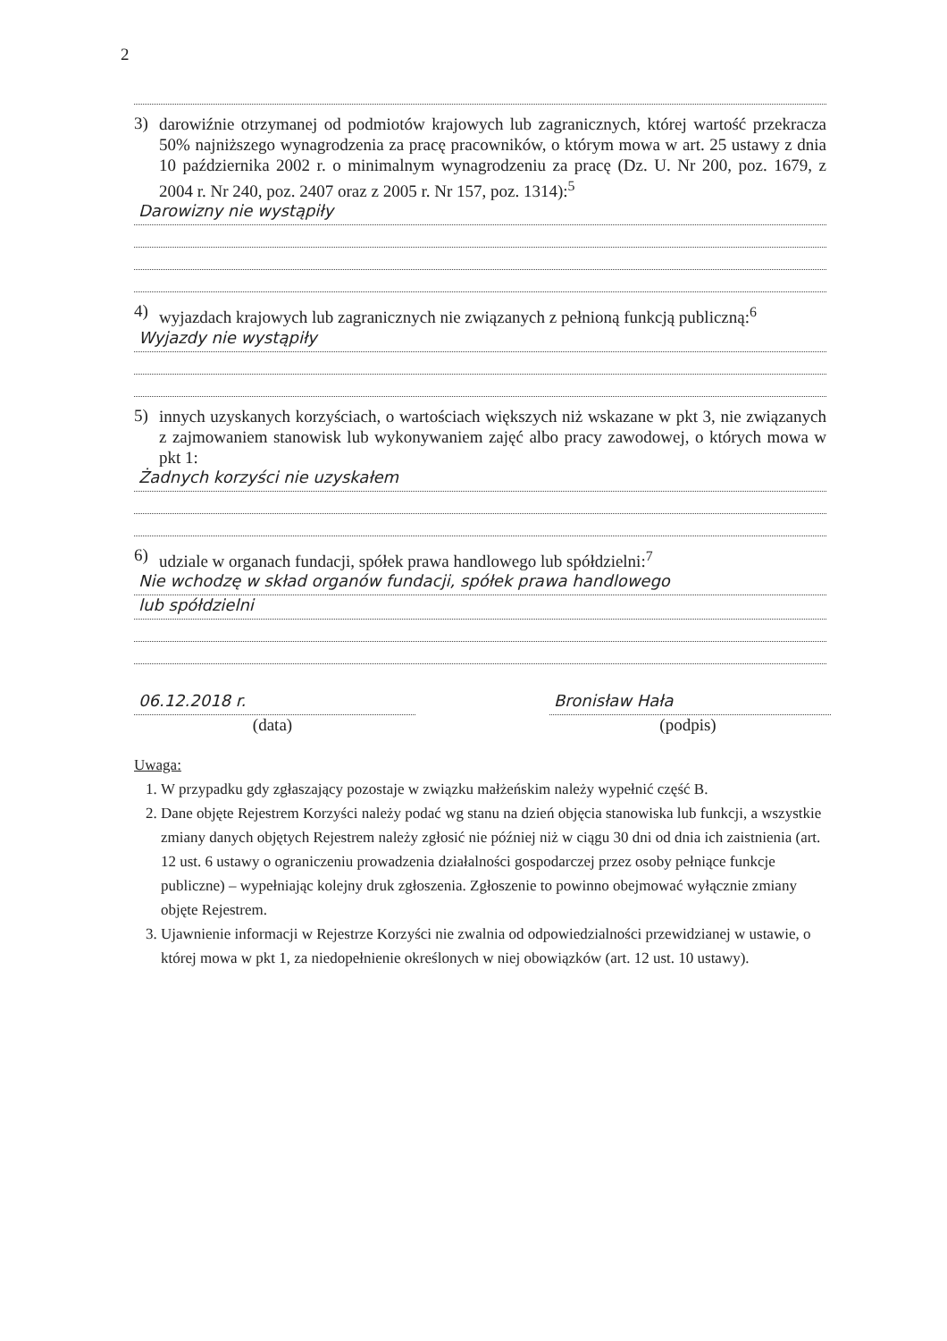2
3) darowiźnie otrzymanej od podmiotów krajowych lub zagranicznych, której wartość przekracza 50% najniższego wynagrodzenia za pracę pracowników, o którym mowa w art. 25 ustawy z dnia 10 października 2002 r. o minimalnym wynagrodzeniu za pracę (Dz. U. Nr 200, poz. 1679, z 2004 r. Nr 240, poz. 2407 oraz z 2005 r. Nr 157, poz. 1314):<sup>5</sup>
Darowizny nie wystąpiły
4) wyjazdach krajowych lub zagranicznych nie związanych z pełnioną funkcją publiczną:<sup>6</sup>
Wyjazdy nie wystąpiły
5) innych uzyskanych korzyściach, o wartościach większych niż wskazane w pkt 3, nie związanych z zajmowaniem stanowisk lub wykonywaniem zajęć albo pracy zawodowej, o których mowa w pkt 1:
Żadnych korzyści nie uzyskałem
6) udziale w organach fundacji, spółek prawa handlowego lub spółdzielni:<sup>7</sup>
Nie wchodzę w skład organów fundacji, spółek prawa handlowego
lub spółdzielni
06.12.2018 r.
(data)
Bronisław Hała
(podpis)
Uwaga:
1. W przypadku gdy zgłaszający pozostaje w związku małżeńskim należy wypełnić część B.
2. Dane objęte Rejestrem Korzyści należy podać wg stanu na dzień objęcia stanowiska lub funkcji, a wszystkie zmiany danych objętych Rejestrem należy zgłosić nie później niż w ciągu 30 dni od dnia ich zaistnienia (art. 12 ust. 6 ustawy o ograniczeniu prowadzenia działalności gospodarczej przez osoby pełniące funkcje publiczne) – wypełniając kolejny druk zgłoszenia. Zgłoszenie to powinno obejmować wyłącznie zmiany objęte Rejestrem.
3. Ujawnienie informacji w Rejestrze Korzyści nie zwalnia od odpowiedzialności przewidzianej w ustawie, o której mowa w pkt 1, za niedopełnienie określonych w niej obowiązków (art. 12 ust. 10 ustawy).